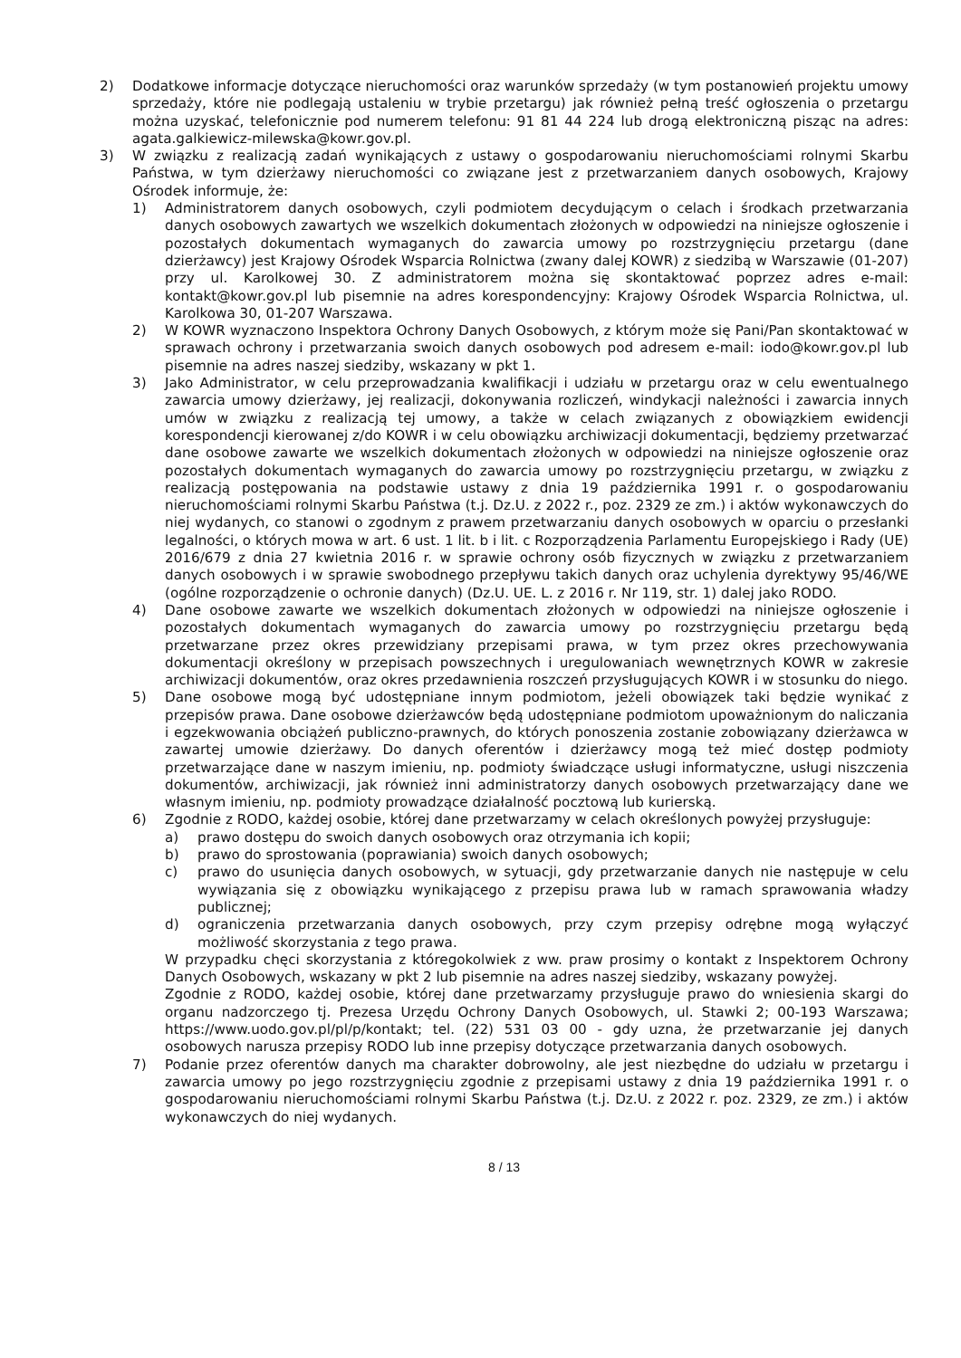2) Dodatkowe informacje dotyczące nieruchomości oraz warunków sprzedaży (w tym postanowień projektu umowy sprzedaży, które nie podlegają ustaleniu w trybie przetargu) jak również pełną treść ogłoszenia o przetargu można uzyskać, telefonicznie pod numerem telefonu: 91 81 44 224 lub drogą elektroniczną pisząc na adres: agata.galkiewicz-milewska@kowr.gov.pl.
3) W związku z realizacją zadań wynikających z ustawy o gospodarowaniu nieruchomościami rolnymi Skarbu Państwa, w tym dzierżawy nieruchomości co związane jest z przetwarzaniem danych osobowych, Krajowy Ośrodek informuje, że:
1) Administratorem danych osobowych, czyli podmiotem decydującym o celach i środkach przetwarzania danych osobowych zawartych we wszelkich dokumentach złożonych w odpowiedzi na niniejsze ogłoszenie i pozostałych dokumentach wymaganych do zawarcia umowy po rozstrzygnięciu przetargu (dane dzierżawcy) jest Krajowy Ośrodek Wsparcia Rolnictwa (zwany dalej KOWR) z siedzibą w Warszawie (01-207) przy ul. Karolkowej 30. Z administratorem można się skontaktować poprzez adres e-mail: kontakt@kowr.gov.pl lub pisemnie na adres korespondencyjny: Krajowy Ośrodek Wsparcia Rolnictwa, ul. Karolkowa 30, 01-207 Warszawa.
2) W KOWR wyznaczono Inspektora Ochrony Danych Osobowych, z którym może się Pani/Pan skontaktować w sprawach ochrony i przetwarzania swoich danych osobowych pod adresem e-mail: iodo@kowr.gov.pl lub pisemnie na adres naszej siedziby, wskazany w pkt 1.
3) Jako Administrator, w celu przeprowadzania kwalifikacji i udziału w przetargu oraz w celu ewentualnego zawarcia umowy dzierżawy, jej realizacji, dokonywania rozliczeń, windykacji należności i zawarcia innych umów w związku z realizacją tej umowy, a także w celach związanych z obowiązkiem ewidencji korespondencji kierowanej z/do KOWR i w celu obowiązku archiwizacji dokumentacji, będziemy przetwarzać dane osobowe zawarte we wszelkich dokumentach złożonych w odpowiedzi na niniejsze ogłoszenie oraz pozostałych dokumentach wymaganych do zawarcia umowy po rozstrzygnięciu przetargu, w związku z realizacją postępowania na podstawie ustawy z dnia 19 października 1991 r. o gospodarowaniu nieruchomościami rolnymi Skarbu Państwa (t.j. Dz.U. z 2022 r., poz. 2329 ze zm.) i aktów wykonawczych do niej wydanych, co stanowi o zgodnym z prawem przetwarzaniu danych osobowych w oparciu o przesłanki legalności, o których mowa w art. 6 ust. 1 lit. b i lit. c Rozporządzenia Parlamentu Europejskiego i Rady (UE) 2016/679 z dnia 27 kwietnia 2016 r. w sprawie ochrony osób fizycznych w związku z przetwarzaniem danych osobowych i w sprawie swobodnego przepływu takich danych oraz uchylenia dyrektywy 95/46/WE (ogólne rozporządzenie o ochronie danych) (Dz.U. UE. L. z 2016 r. Nr 119, str. 1) dalej jako RODO.
4) Dane osobowe zawarte we wszelkich dokumentach złożonych w odpowiedzi na niniejsze ogłoszenie i pozostałych dokumentach wymaganych do zawarcia umowy po rozstrzygnięciu przetargu będą przetwarzane przez okres przewidziany przepisami prawa, w tym przez okres przechowywania dokumentacji określony w przepisach powszechnych i uregulowaniach wewnętrznych KOWR w zakresie archiwizacji dokumentów, oraz okres przedawnienia roszczeń przysługujących KOWR i w stosunku do niego.
5) Dane osobowe mogą być udostępniane innym podmiotom, jeżeli obowiązek taki będzie wynikać z przepisów prawa. Dane osobowe dzierżawców będą udostępniane podmiotom upoważnionym do naliczania i egzekwowania obciążeń publiczno-prawnych, do których ponoszenia zostanie zobowiązany dzierżawca w zawartej umowie dzierżawy. Do danych oferentów i dzierżawcy mogą też mieć dostęp podmioty przetwarzające dane w naszym imieniu, np. podmioty świadczące usługi informatyczne, usługi niszczenia dokumentów, archiwizacji, jak również inni administratorzy danych osobowych przetwarzający dane we własnym imieniu, np. podmioty prowadzące działalność pocztową lub kurierską.
6) Zgodnie z RODO, każdej osobie, której dane przetwarzamy w celach określonych powyżej przysługuje:
a) prawo dostępu do swoich danych osobowych oraz otrzymania ich kopii;
b) prawo do sprostowania (poprawiania) swoich danych osobowych;
c) prawo do usunięcia danych osobowych, w sytuacji, gdy przetwarzanie danych nie następuje w celu wywiązania się z obowiązku wynikającego z przepisu prawa lub w ramach sprawowania władzy publicznej;
d) ograniczenia przetwarzania danych osobowych, przy czym przepisy odrębne mogą wyłączyć możliwość skorzystania z tego prawa.
W przypadku chęci skorzystania z któregokolwiek z ww. praw prosimy o kontakt z Inspektorem Ochrony Danych Osobowych, wskazany w pkt 2 lub pisemnie na adres naszej siedziby, wskazany powyżej.
Zgodnie z RODO, każdej osobie, której dane przetwarzamy przysługuje prawo do wniesienia skargi do organu nadzorczego tj. Prezesa Urzędu Ochrony Danych Osobowych, ul. Stawki 2; 00-193 Warszawa; https://www.uodo.gov.pl/pl/p/kontakt; tel. (22) 531 03 00 - gdy uzna, że przetwarzanie jej danych osobowych narusza przepisy RODO lub inne przepisy dotyczące przetwarzania danych osobowych.
7) Podanie przez oferentów danych ma charakter dobrowolny, ale jest niezbędne do udziału w przetargu i zawarcia umowy po jego rozstrzygnięciu zgodnie z przepisami ustawy z dnia 19 października 1991 r. o gospodarowaniu nieruchomościami rolnymi Skarbu Państwa (t.j. Dz.U. z 2022 r. poz. 2329, ze zm.) i aktów wykonawczych do niej wydanych.
8 / 13